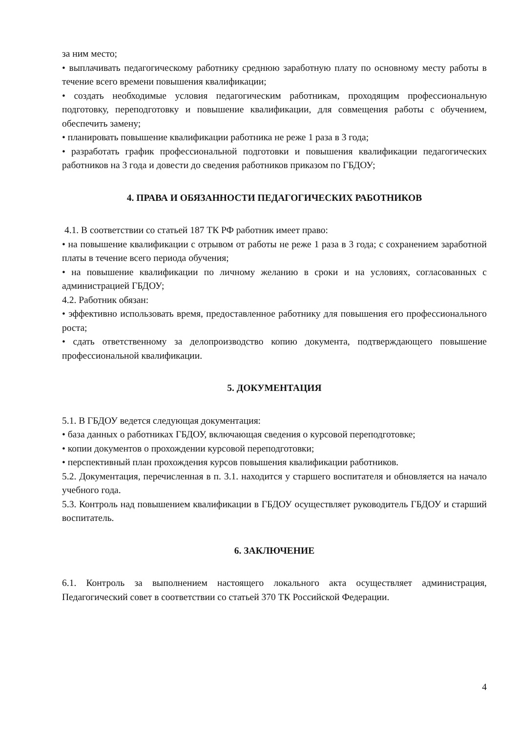за ним место;
• выплачивать педагогическому работнику среднюю заработную плату по основному месту работы в течение всего времени повышения квалификации;
• создать необходимые условия педагогическим работникам, проходящим профессиональную подготовку, переподготовку и повышение квалификации, для совмещения работы с обучением, обеспечить замену;
• планировать повышение квалификации работника не реже 1 раза в 3 года;
• разработать график профессиональной подготовки и повышения квалификации педагогических работников на 3 года и довести до сведения работников приказом по ГБДОУ;
4. ПРАВА И ОБЯЗАННОСТИ ПЕДАГОГИЧЕСКИХ РАБОТНИКОВ
4.1. В соответствии со статьей 187 ТК РФ работник имеет право:
• на повышение квалификации с отрывом от работы не реже 1 раза в 3 года; с сохранением заработной платы в течение всего периода обучения;
• на повышение квалификации по личному желанию в сроки и на условиях, согласованных с администрацией ГБДОУ;
4.2. Работник обязан:
• эффективно использовать время, предоставленное работнику для повышения его профессионального роста;
• сдать ответственному за делопроизводство копию документа, подтверждающего повышение профессиональной квалификации.
5. ДОКУМЕНТАЦИЯ
5.1. В ГБДОУ ведется следующая документация:
• база данных о работниках ГБДОУ, включающая сведения о курсовой переподготовке;
• копии документов о прохождении курсовой переподготовки;
• перспективный план прохождения курсов повышения квалификации работников.
5.2. Документация, перечисленная в п. 3.1. находится у старшего воспитателя и обновляется на начало учебного года.
5.3. Контроль над повышением квалификации в ГБДОУ осуществляет руководитель ГБДОУ и старший воспитатель.
6. ЗАКЛЮЧЕНИЕ
6.1. Контроль за выполнением настоящего локального акта осуществляет администрация, Педагогический совет в соответствии со статьей 370 ТК Российской Федерации.
4